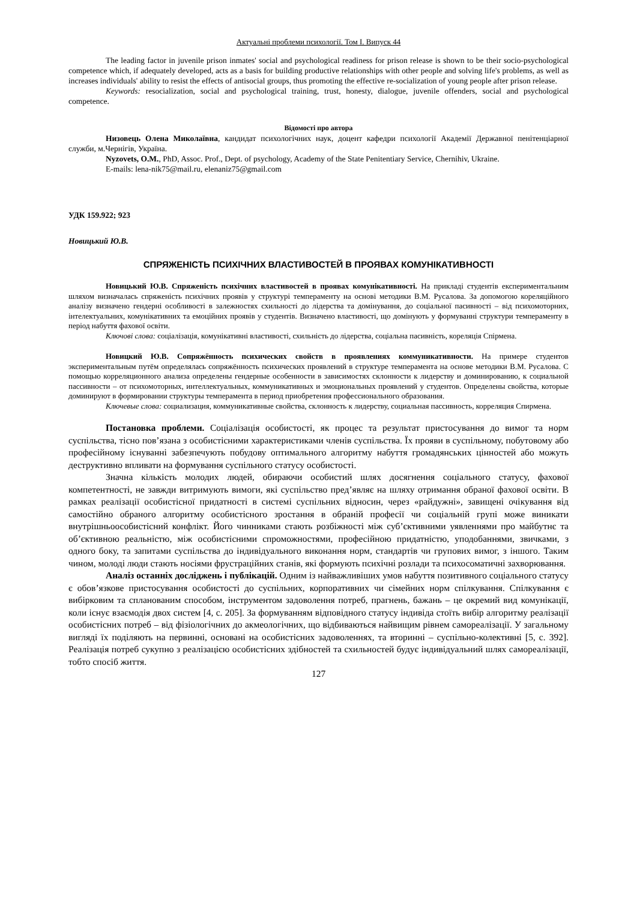Актуальні проблеми психології. Том І. Випуск 44
The leading factor in juvenile prison inmates' social and psychological readiness for prison release is shown to be their socio-psychological competence which, if adequately developed, acts as a basis for building productive relationships with other people and solving life's problems, as well as increases individuals' ability to resist the effects of antisocial groups, thus promoting the effective re-socialization of young people after prison release.
Keywords: resocialization, social and psychological training, trust, honesty, dialogue, juvenile offenders, social and psychological competence.
Відомості про автора
Низовець Олена Миколаївна, кандидат психологічних наук, доцент кафедри психології Академії Державної пенітенціарної служби, м.Чернігів, Україна.
Nyzovets, O.M., PhD, Assoc. Prof., Dept. of psychology, Academy of the State Penitentiary Service, Chernihiv, Ukraine.
E-mails: lena-nik75@mail.ru, elenaniz75@gmail.com
УДК 159.922; 923
Новицький Ю.В.
СПРЯЖЕНІСТЬ ПСИХІЧНИХ ВЛАСТИВОСТЕЙ В ПРОЯВАХ КОМУНІКАТИВНОСТІ
Новицький Ю.В. Спряженість психічних властивостей в проявах комунікативності. На прикладі студентів експериментальним шляхом визначалась спряженість психічних проявів у структурі темпераменту на основі методики В.М. Русалова. За допомогою кореляційного аналізу визначено гендерні особливості в залежностях схильності до лідерства та домінування, до соціальної пасивності – від психомоторних, інтелектуальних, комунікативних та емоційних проявів у студентів. Визначено властивості, що домінують у формуванні структури темпераменту в період набуття фахової освіти.
Ключові слова: соціалізація, комунікативні властивості, схильність до лідерства, соціальна пасивність, кореляція Спірмена.
Новицкий Ю.В. Сопряжённость психических свойств в проявлениях коммуникативности. На примере студентов экспериментальным путём определялась сопряжённость психических проявлений в структуре темперамента на основе методики В.М. Русалова. С помощью корреляционного анализа определены гендерные особенности в зависимостях склонности к лидерству и доминированию, к социальной пассивности – от психомоторных, интеллектуальных, коммуникативных и эмоциональных проявлений у студентов. Определены свойства, которые доминируют в формировании структуры темперамента в период приобретения профессионального образования.
Ключевые слова: социализация, коммуникативные свойства, склонность к лидерству, социальная пассивность, корреляция Спирмена.
Постановка проблеми. Соціалізація особистості, як процес та результат пристосування до вимог та норм суспільства, тісно пов’язана з особистісними характеристиками членів суспільства. Їх прояви в суспільному, побутовому або професійному існуванні забезпечують побудову оптимального алгоритму набуття громадянських цінностей або можуть деструктивно впливати на формування суспільного статусу особистості.
Значна кількість молодих людей, обираючи особистий шлях досягнення соціального статусу, фахової компетентності, не завжди витримують вимоги, які суспільство пред’являє на шляху отримання обраної фахової освіти. В рамках реалізації особистісної придатності в системі суспільних відносин, через «райдужні», завищені очікування від самостійно обраного алгоритму особистісного зростання в обраній професії чи соціальній групі може виникати внутрішньоособистісний конфлікт. Його чинниками стають розбіжності між суб’єктивними уявленнями про майбутнє та об’єктивною реальністю, між особистісними спроможностями, професійною придатністю, уподобаннями, звичками, з одного боку, та запитами суспільства до індивідуального виконання норм, стандартів чи групових вимог, з іншого. Таким чином, молоді люди стають носіями фрустраційних станів, які формують психічні розлади та психосоматичні захворювання.
Аналіз останніх досліджень і публікацій. Одним із найважливіших умов набуття позитивного соціального статусу є обов’язкове пристосування особистості до суспільних, корпоративних чи сімейних норм спілкування. Спілкування є вибірковим та спланованим способом, інструментом задоволення потреб, прагнень, бажань – це окремий вид комунікації, коли існує взаємодія двох систем [4, с. 205]. За формуванням відповідного статусу індивіда стоїть вибір алгоритму реалізації особистісних потреб – від фізіологічних до акмеологічних, що відбиваються найвищим рівнем самореалізації. У загальному вигляді їх поділяють на первинні, основані на особистісних задоволеннях, та вторинні – суспільно-колективні [5, с. 392]. Реалізація потреб сукупно з реалізацією особистісних здібностей та схильностей будує індивідуальний шлях самореалізації, тобто спосіб життя.
127